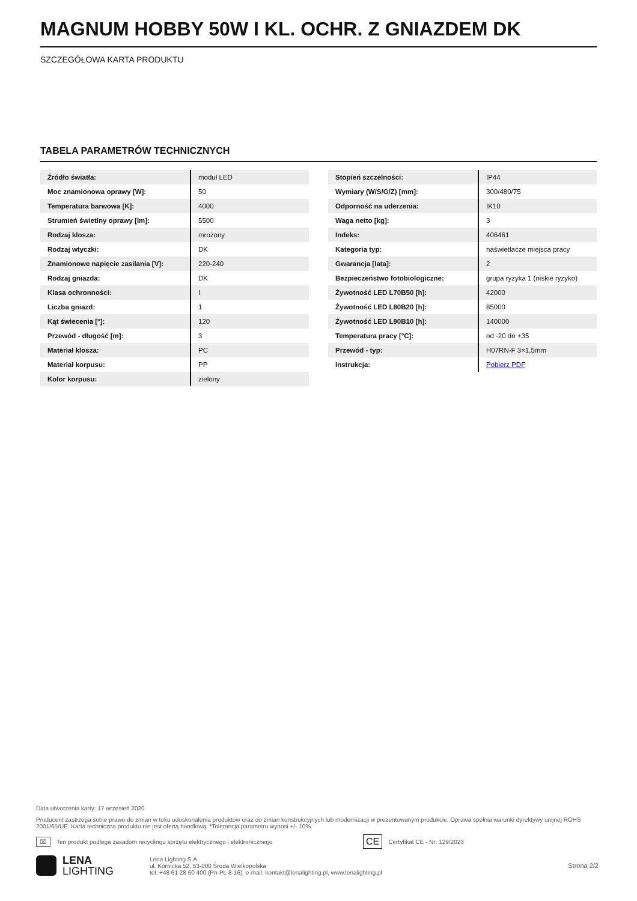MAGNUM HOBBY 50W I KL. OCHR. Z GNIAZDEM DK
SZCZEGÓŁOWA KARTA PRODUKTU
TABELA PARAMETRÓW TECHNICZNYCH
| Źródło światła: | moduł LED |
| Moc znamionowa oprawy [W]: | 50 |
| Temperatura barwowa [K]: | 4000 |
| Strumień świetlny oprawy [lm]: | 5500 |
| Rodzaj klosza: | mrożony |
| Rodzaj wtyczki: | DK |
| Znamionowe napięcie zasilania [V]: | 220-240 |
| Rodzaj gniazda: | DK |
| Klasa ochronności: | I |
| Liczba gniazd: | 1 |
| Kąt świecenia [°]: | 120 |
| Przewód - długość [m]: | 3 |
| Materiał klosza: | PC |
| Materiał korpusu: | PP |
| Kolor korpusu: | zielony |
| Stopień szczelności: | IP44 |
| Wymiary (W/S/G/Z) [mm]: | 300/480/75 |
| Odporność na uderzenia: | IK10 |
| Waga netto [kg]: | 3 |
| Indeks: | 406461 |
| Kategoria typ: | naświetlacze miejsca pracy |
| Gwarancja [lata]: | 2 |
| Bezpieczeństwo fotobiologiczne: | grupa ryzyka 1 (niskie ryzyko) |
| Żywotność LED L70B50 [h]: | 42000 |
| Żywotność LED L80B20 [h]: | 85000 |
| Żywotność LED L90B10 [h]: | 140000 |
| Temperatura pracy [°C]: | od -20 do +35 |
| Przewód - typ: | H07RN-F 3×1,5mm |
| Instrukcja: | Pobierz PDF |
Data utworzenia karty: 17 wrzesień 2020
Producent zastrzega sobie prawo do zmian w toku udoskonalenia produktów oraz do zmian konstrukcyjnych lub modernizacji w prezentowanym produkcie. Oprawa spełnia warunki dyrektywy unijnej ROHS 2001/65/UE. Karta techniczna produktu nie jest ofertą handlową. *Tolerancja parametru wynosi +/- 10%.
⌧ Ten produkt podlega zasadom recyclingu sprzętu elektrycznego i elektronicznego CE Certyfikat CE - Nr: 129/2023
LENA
LIGHTING
Lena Lighting S.A.
ul. Kórnicka 52, 63-000 Środa Wielkopolska
tel. +48 61 28 60 400 (Pn-Pt, 8-16), e-mail: kontakt@lenalighting.pl, www.lenalighting.pl
Strona 2/2